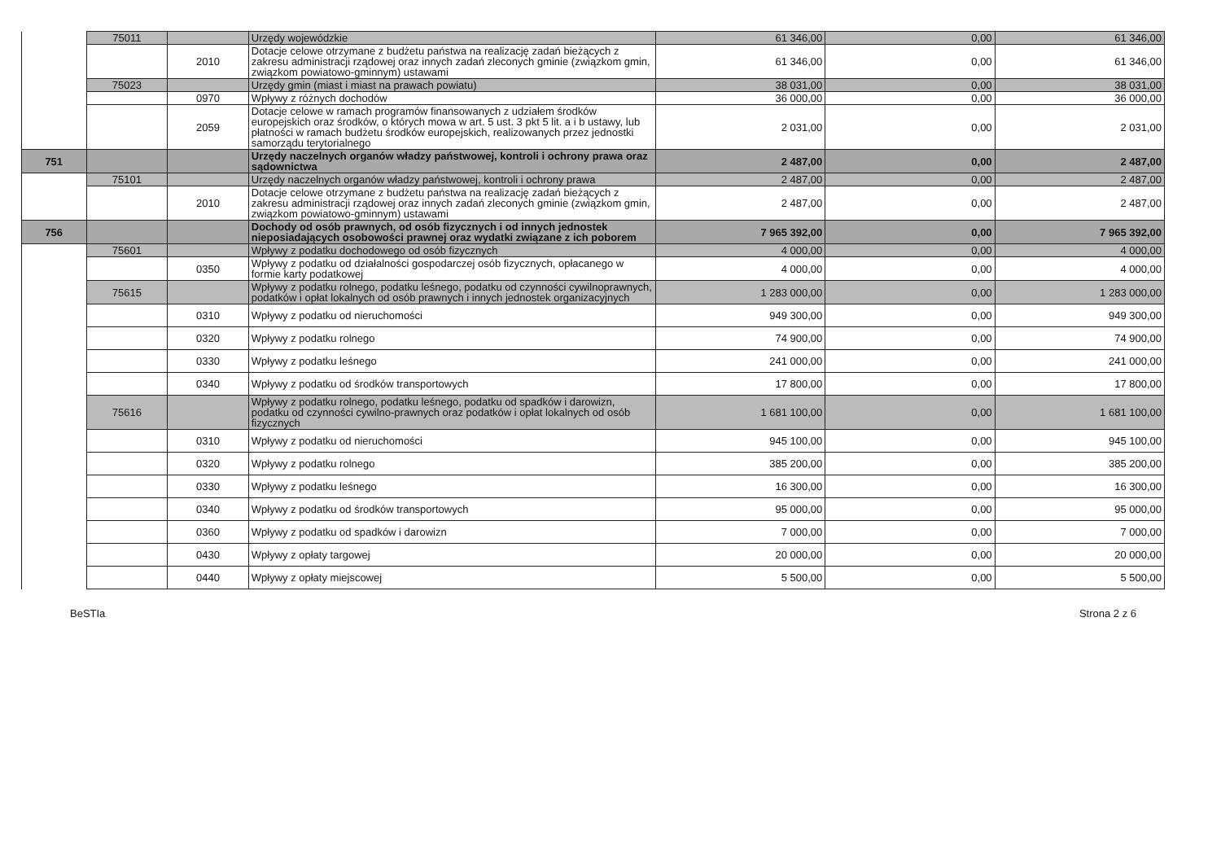| | 75011 | | Urzędy wojewódzkie | 61 346,00 | 0,00 | 61 346,00 |
| | | 2010 | Dotacje celowe otrzymane z budżetu państwa na realizację zadań bieżących z zakresu administracji rządowej oraz innych zadań zleconych gminie (związkom gmin, związkom powiatowo-gminnym) ustawami | 61 346,00 | 0,00 | 61 346,00 |
| | 75023 | | Urzędy gmin (miast i miast na prawach powiatu) | 38 031,00 | 0,00 | 38 031,00 |
| | | 0970 | Wpływy z różnych dochodów | 36 000,00 | 0,00 | 36 000,00 |
| | | 2059 | Dotacje celowe w ramach programów finansowanych z udziałem środków europejskich oraz środków, o których mowa w art. 5 ust. 3 pkt 5 lit. a i b ustawy, lub płatności w ramach budżetu środków europejskich, realizowanych przez jednostki samorządu terytorialnego | 2 031,00 | 0,00 | 2 031,00 |
| 751 | | | Urzędy naczelnych organów władzy państwowej, kontroli i ochrony prawa oraz sądownictwa | 2 487,00 | 0,00 | 2 487,00 |
| | 75101 | | Urzędy naczelnych organów władzy państwowej, kontroli i ochrony prawa | 2 487,00 | 0,00 | 2 487,00 |
| | | 2010 | Dotacje celowe otrzymane z budżetu państwa na realizację zadań bieżących z zakresu administracji rządowej oraz innych zadań zleconych gminie (związkom gmin, związkom powiatowo-gminnym) ustawami | 2 487,00 | 0,00 | 2 487,00 |
| 756 | | | Dochody od osób prawnych, od osób fizycznych i od innych jednostek nieposiadających osobowości prawnej oraz wydatki związane z ich poborem | 7 965 392,00 | 0,00 | 7 965 392,00 |
| | 75601 | | Wpływy z podatku dochodowego od osób fizycznych | 4 000,00 | 0,00 | 4 000,00 |
| | | 0350 | Wpływy z podatku od działalności gospodarczej osób fizycznych, opłacanego w formie karty podatkowej | 4 000,00 | 0,00 | 4 000,00 |
| | 75615 | | Wpływy z podatku rolnego, podatku leśnego, podatku od czynności cywilnoprawnych, podatków i opłat lokalnych od osób prawnych i innych jednostek organizacyjnych | 1 283 000,00 | 0,00 | 1 283 000,00 |
| | | 0310 | Wpływy z podatku od nieruchomości | 949 300,00 | 0,00 | 949 300,00 |
| | | 0320 | Wpływy z podatku rolnego | 74 900,00 | 0,00 | 74 900,00 |
| | | 0330 | Wpływy z podatku leśnego | 241 000,00 | 0,00 | 241 000,00 |
| | | 0340 | Wpływy z podatku od środków transportowych | 17 800,00 | 0,00 | 17 800,00 |
| | 75616 | | Wpływy z podatku rolnego, podatku leśnego, podatku od spadków i darowizn, podatku od czynności cywilno-prawnych oraz podatków i opłat lokalnych od osób fizycznych | 1 681 100,00 | 0,00 | 1 681 100,00 |
| | | 0310 | Wpływy z podatku od nieruchomości | 945 100,00 | 0,00 | 945 100,00 |
| | | 0320 | Wpływy z podatku rolnego | 385 200,00 | 0,00 | 385 200,00 |
| | | 0330 | Wpływy z podatku leśnego | 16 300,00 | 0,00 | 16 300,00 |
| | | 0340 | Wpływy z podatku od środków transportowych | 95 000,00 | 0,00 | 95 000,00 |
| | | 0360 | Wpływy z podatku od spadków i darowizn | 7 000,00 | 0,00 | 7 000,00 |
| | | 0430 | Wpływy z opłaty targowej | 20 000,00 | 0,00 | 20 000,00 |
| | | 0440 | Wpływy z opłaty miejscowej | 5 500,00 | 0,00 | 5 500,00 |
BeSTIa Strona 2 z 6